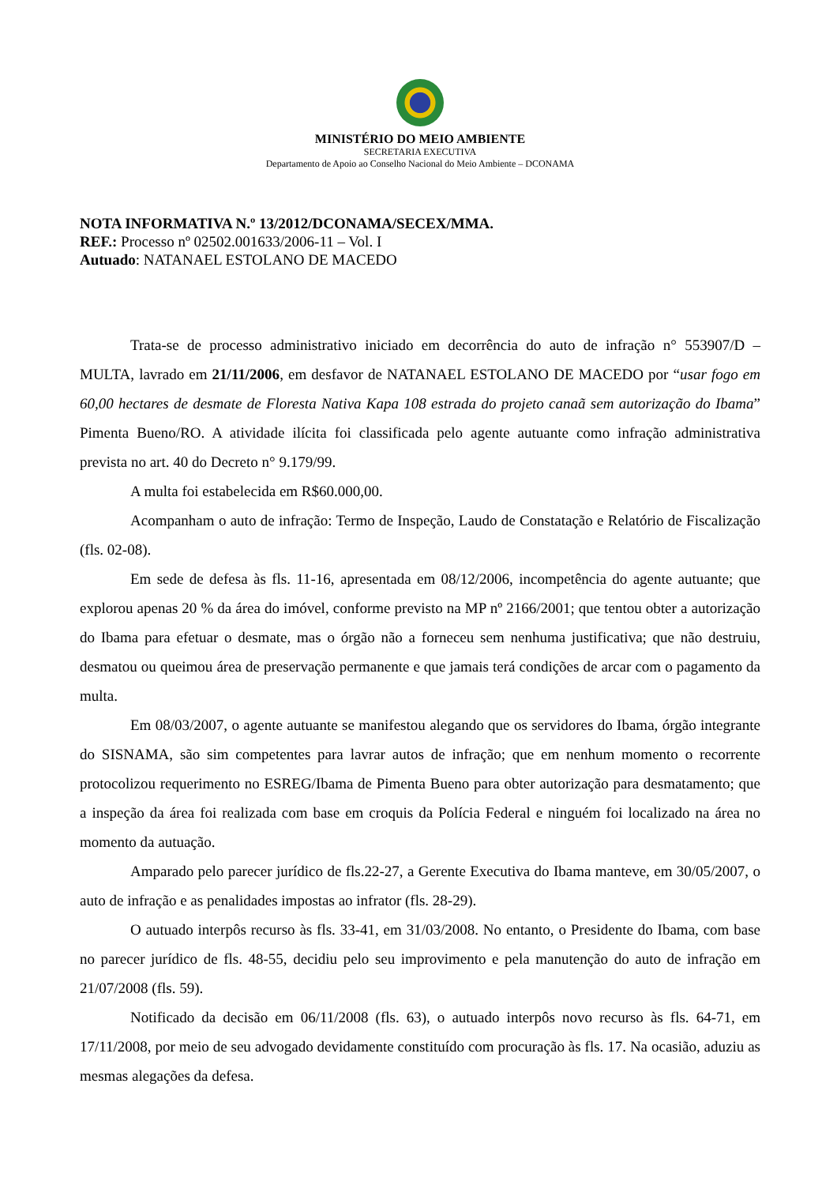MINISTÉRIO DO MEIO AMBIENTE
SECRETARIA EXECUTIVA
Departamento de Apoio ao Conselho Nacional do Meio Ambiente – DCONAMA
NOTA INFORMATIVA N.º 13/2012/DCONAMA/SECEX/MMA.
REF.: Processo nº 02502.001633/2006-11 – Vol. I
Autuado: NATANAEL ESTOLANO DE MACEDO
Trata-se de processo administrativo iniciado em decorrência do auto de infração n° 553907/D – MULTA, lavrado em 21/11/2006, em desfavor de NATANAEL ESTOLANO DE MACEDO por “usar fogo em 60,00 hectares de desmate de Floresta Nativa Kapa 108 estrada do projeto canaã sem autorização do Ibama” Pimenta Bueno/RO. A atividade ilícita foi classificada pelo agente autuante como infração administrativa prevista no art. 40 do Decreto n° 9.179/99.
A multa foi estabelecida em R$60.000,00.
Acompanham o auto de infração: Termo de Inspeção, Laudo de Constatação e Relatório de Fiscalização (fls. 02-08).
Em sede de defesa às fls. 11-16, apresentada em 08/12/2006, incompetência do agente autuante; que explorou apenas 20 % da área do imóvel, conforme previsto na MP nº 2166/2001; que tentou obter a autorização do Ibama para efetuar o desmate, mas o órgão não a forneceu sem nenhuma justificativa; que não destruiu, desmatou ou queimou área de preservação permanente e que jamais terá condições de arcar com o pagamento da multa.
Em 08/03/2007, o agente autuante se manifestou alegando que os servidores do Ibama, órgão integrante do SISNAMA, são sim competentes para lavrar autos de infração; que em nenhum momento o recorrente protocolizou requerimento no ESREG/Ibama de Pimenta Bueno para obter autorização para desmatamento; que a inspeção da área foi realizada com base em croquis da Polícia Federal e ninguém foi localizado na área no momento da autuação.
Amparado pelo parecer jurídico de fls.22-27, a Gerente Executiva do Ibama manteve, em 30/05/2007, o auto de infração e as penalidades impostas ao infrator (fls. 28-29).
O autuado interpôs recurso às fls. 33-41, em 31/03/2008. No entanto, o Presidente do Ibama, com base no parecer jurídico de fls. 48-55, decidiu pelo seu improvimento e pela manutenção do auto de infração em 21/07/2008 (fls. 59).
Notificado da decisão em 06/11/2008 (fls. 63), o autuado interpôs novo recurso às fls. 64-71, em 17/11/2008, por meio de seu advogado devidamente constituído com procuração às fls. 17. Na ocasião, aduziu as mesmas alegações da defesa.